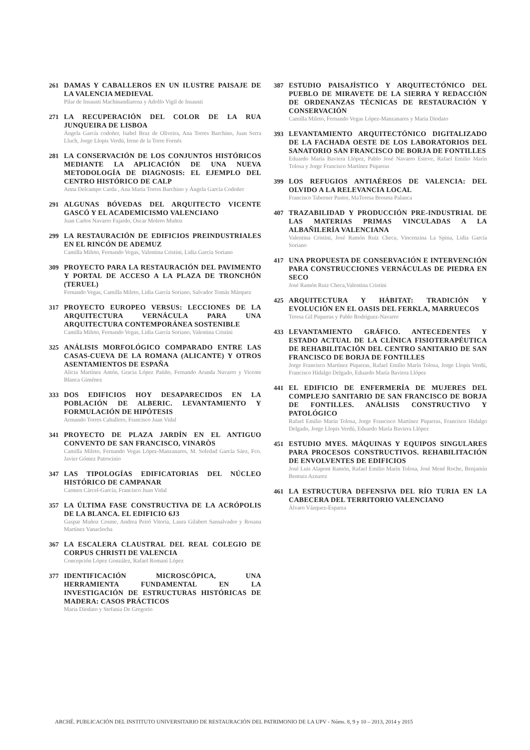261
DAMAS Y CABALLEROS EN UN ILUSTRE PAISAJE DE LA VALENCIA MEDIEVAL
Pilar de Insausti Machinandiarena y Adolfo Vigil de Insausti
271
LA RECUPERACIÓN DEL COLOR DE LA RUA JUNQUEIRA DE LISBOA
Ángela García codoñer, Isabel Braz de Oliveira, Ana Torres Barchino, Juan Serra Lluch, Jorge Llopis Verdú, Irene de la Torre Fornés
281
LA CONSERVACIÓN DE LOS CONJUNTOS HISTÓRICOS MEDIANTE LA APLICACIÓN DE UNA NUEVA METODOLOGÍA DE DIAGNOSIS: EL EJEMPLO DEL CENTRO HISTÓRICO DE CALP
Anna Delcampo Carda , Ana María Torres Barchino y Ángela García Codoñer
291
ALGUNAS BÓVEDAS DEL ARQUITECTO VICENTE GASCÓ Y EL ACADEMICISMO VALENCIANO
Juan Carlos Navarro Fajardo, Óscar Molero Muñoz
299
LA RESTAURACIÓN DE EDIFICIOS PREINDUSTRIALES EN EL RINCÓN DE ADEMUZ
Camilla Mileto, Fernando Vegas, Valentina Cristini, Lidia García Soriano
309
PROYECTO PARA LA RESTAURACIÓN DEL PAVIMENTO Y PORTAL DE ACCESO A LA PLAZA DE TRONCHÓN (TERUEL)
Fernando Vegas, Camilla Mileto, Lidia García Soriano, Salvador Tomás Márquez
317
PROYECTO EUROPEO VERSUS: LECCIONES DE LA ARQUITECTURA VERNÁCULA PARA UNA ARQUITECTURA CONTEMPORÁNEA SOSTENIBLE
Camilla Mileto, Fernando Vegas, Lidia García Soriano, Valentina Cristini
325
ANÁLISIS MORFOLÓGICO COMPARADO ENTRE LAS CASAS-CUEVA DE LA ROMANA (ALICANTE) Y OTROS ASENTAMIENTOS DE ESPAÑA
Alicia Martínez Antón, Gracia López Patiño, Fernando Aranda Navarro y Vicente Blanca Giménez
333
DOS EDIFICIOS HOY DESAPARECIDOS EN LA POBLACIÓN DE ALBERIC. LEVANTAMIENTO Y FORMULACIÓN DE HIPÓTESIS
Armando Torres Caballero, Francisco Juan Vidal
341
PROYECTO DE PLAZA JARDÍN EN EL ANTIGUO CONVENTO DE SAN FRANCISCO, VINARÒS
Camilla Mileto, Fernando Vegas López-Manzanares, M. Soledad García Sáez, Fco. Javier Gómez Patrocinio
347
LAS TIPOLOGÍAS EDIFICATORIAS DEL NÚCLEO HISTÓRICO DE CAMPANAR
Carmen Cárcel-García, Francisco Juan Vidal
357
LA ÚLTIMA FASE CONSTRUCTIVA DE LA ACRÓPOLIS DE LA BLANCA. EL EDIFICIO 6J3
Gaspar Muñoz Cosme, Andrea Peiró Vitoria, Laura Gilabert Sansalvador y Rosana Martínez Vanaclocha
367
LA ESCALERA CLAUSTRAL DEL REAL COLEGIO DE CORPUS CHRISTI DE VALENCIA
Concepción López González, Rafael Romaní López
377
IDENTIFICACIÓN MICROSCÓPICA, UNA HERRAMIENTA FUNDAMENTAL EN LA INVESTIGACIÓN DE ESTRUCTURAS HISTÓRICAS DE MADERA: CASOS PRÁCTICOS
Maria Diodato y Stefania De Gregorio
387
ESTUDIO PAISAJÍSTICO Y ARQUITECTÓNICO DEL PUEBLO DE MIRAVETE DE LA SIERRA Y REDACCIÓN DE ORDENANZAS TÉCNICAS DE RESTAURACIÓN Y CONSERVACIÓN
Camilla Mileto, Fernando Vegas López-Manzanares y Maria Diodato
393
LEVANTAMIENTO ARQUITECTÓNICO DIGITALIZADO DE LA FACHADA OESTE DE LOS LABORATORIOS DEL SANATORIO SAN FRANCISCO DE BORJA DE FONTILLES
Eduardo María Baviera Llópez, Pablo José Navarro Esteve, Rafael Emilio Marín Tolosa y Jorge Francisco Martínez Piqueras
399
LOS REFUGIOS ANTIAÉREOS DE VALENCIA: DEL OLVIDO A LA RELEVANCIA LOCAL
Francisco Taberner Pastor, MaTeresa Broseta Palanca
407
TRAZABILIDAD Y PRODUCCIÓN PRE-INDUSTRIAL DE LAS MATERIAS PRIMAS VINCULADAS A LA ALBAÑILERÍA VALENCIANA
Valentina Cristini, José Ramón Ruiz Checa, Vincenzina La Spina, Lidia García Soriano
417
UNA PROPUESTA DE CONSERVACIÓN E INTERVENCIÓN PARA CONSTRUCCIONES VERNÁCULAS DE PIEDRA EN SECO
José Ramón Ruiz Checa,Valentina Cristini
425
ARQUITECTURA Y HÁBITAT: TRADICIÓN Y EVOLUCIÓN EN EL OASIS DEL FERKLA, MARRUECOS
Teresa Gil Piqueras y Pablo Rodríguez-Navarro
433
LEVANTAMIENTO GRÁFICO. ANTECEDENTES Y ESTADO ACTUAL DE LA CLÍNICA FISIOTERAPÉUTICA DE REHABILITACIÓN DEL CENTRO SANITARIO DE SAN FRANCISCO DE BORJA DE FONTILLES
Jorge Francisco Martínez Piqueras, Rafael Emilio Marín Tolosa, Jorge Llopis Verdú, Francisco Hidalgo Delgado, Eduardo María Baviera Llópez
441
EL EDIFICIO DE ENFERMERÍA DE MUJERES DEL COMPLEJO SANITARIO DE SAN FRANCISCO DE BORJA DE FONTILLES. ANÁLISIS CONSTRUCTIVO Y PATOLÓGICO
Rafael Emilio Marín Tolosa, Jorge Francisco Martínez Piqueras, Francisco Hidalgo Delgado, Jorge Llopis Verdú, Eduardo María Baviera Llópez
451
ESTUDIO MYES. MÁQUINAS Y EQUIPOS SINGULARES PARA PROCESOS CONSTRUCTIVOS. REHABILITACIÓN DE ENVOLVENTES DE EDIFICIOS
José Luis Alapont Ramón, Rafael Emilio Marín Tolosa, José Mené Roche, Benjamín Bentura Aznarez
461
LA ESTRUCTURA DEFENSIVA DEL RÍO TURIA EN LA CABECERA DEL TERRITORIO VALENCIANO
Álvaro Vázquez-Esparza
ARCHÉ. PUBLICACIÓN DEL INSTITUTO UNIVERSITARIO DE RESTAURACIÓN DEL PATRIMONIO DE LA UPV - Núms. 8, 9 y 10 – 2013, 2014 y 2015